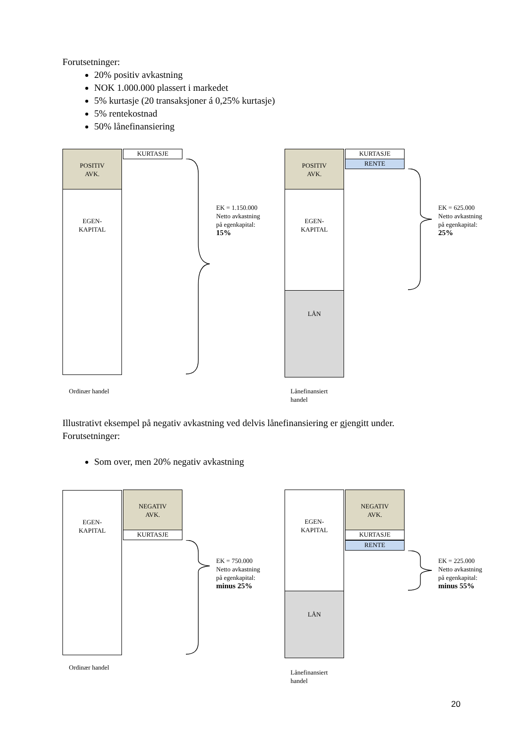Forutsetninger:
20% positiv avkastning
NOK 1.000.000 plassert i markedet
5% kurtasje (20 transaksjoner á 0,25% kurtasje)
5% rentekostnad
50% lånefinansiering
POSITIV
AVK.
EGEN-
KAPITAL
KURTASJE
EK = 1.150.000
Netto avkastning
på egenkapital:
15%
Ordinær handel
POSITIV
AVK.
EGEN-
KAPITAL
LÅN
KURTASJE
RENTE
EK = 625.000
Netto avkastning
på egenkapital:
25%
Lånefinansiert
handel
Illustrativt eksempel på negativ avkastning ved delvis lånefinansiering er gjengitt under.
Forutsetninger:
Som over, men 20% negativ avkastning
EGEN-
KAPITAL
NEGATIV
AVK.
KURTASJE
EK = 750.000
Netto avkastning
på egenkapital:
minus 25%
Ordinær handel
EGEN-
KAPITAL
LÅN
NEGATIV
AVK.
KURTASJE
RENTE
EK = 225.000
Netto avkastning
på egenkapital:
minus 55%
Lånefinansiert
handel
20